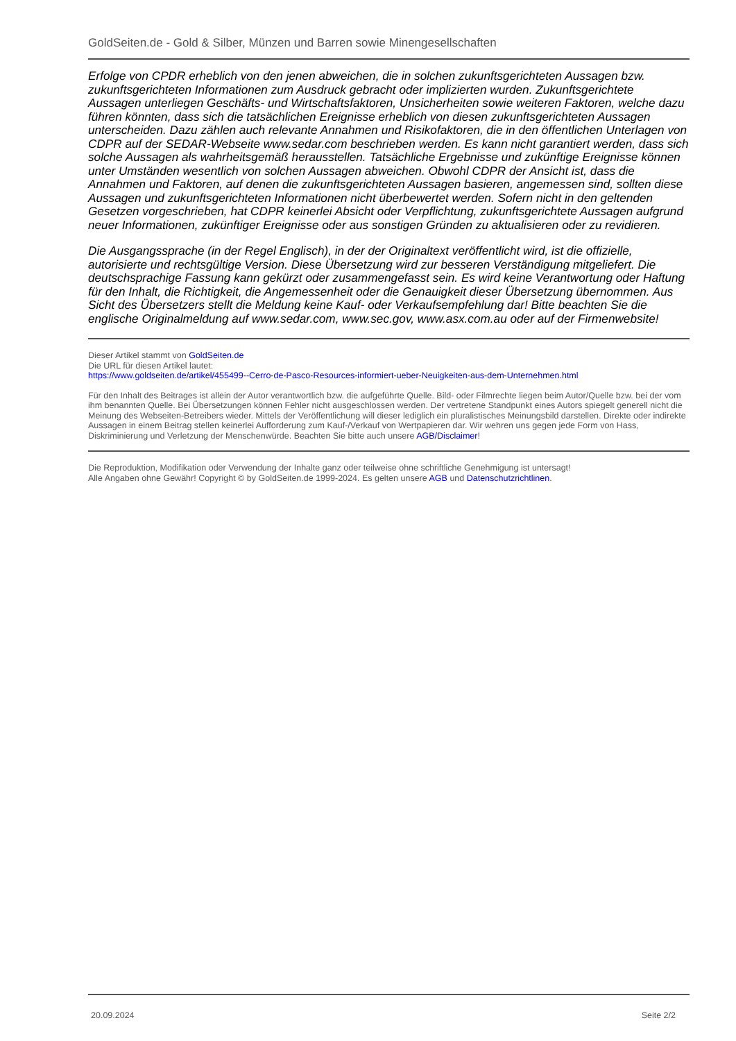GoldSeiten.de - Gold & Silber, Münzen und Barren sowie Minengesellschaften
Erfolge von CPDR erheblich von den jenen abweichen, die in solchen zukunftsgerichteten Aussagen bzw. zukunftsgerichteten Informationen zum Ausdruck gebracht oder implizierten wurden. Zukunftsgerichtete Aussagen unterliegen Geschäfts- und Wirtschaftsfaktoren, Unsicherheiten sowie weiteren Faktoren, welche dazu führen könnten, dass sich die tatsächlichen Ereignisse erheblich von diesen zukunftsgerichteten Aussagen unterscheiden. Dazu zählen auch relevante Annahmen und Risikofaktoren, die in den öffentlichen Unterlagen von CDPR auf der SEDAR-Webseite www.sedar.com beschrieben werden. Es kann nicht garantiert werden, dass sich solche Aussagen als wahrheitsgemäß herausstellen. Tatsächliche Ergebnisse und zukünftige Ereignisse können unter Umständen wesentlich von solchen Aussagen abweichen. Obwohl CDPR der Ansicht ist, dass die Annahmen und Faktoren, auf denen die zukunftsgerichteten Aussagen basieren, angemessen sind, sollten diese Aussagen und zukunftsgerichteten Informationen nicht überbewertet werden. Sofern nicht in den geltenden Gesetzen vorgeschrieben, hat CDPR keinerlei Absicht oder Verpflichtung, zukunftsgerichtete Aussagen aufgrund neuer Informationen, zukünftiger Ereignisse oder aus sonstigen Gründen zu aktualisieren oder zu revidieren.
Die Ausgangssprache (in der Regel Englisch), in der der Originaltext veröffentlicht wird, ist die offizielle, autorisierte und rechtsgültige Version. Diese Übersetzung wird zur besseren Verständigung mitgeliefert. Die deutschsprachige Fassung kann gekürzt oder zusammengefasst sein. Es wird keine Verantwortung oder Haftung für den Inhalt, die Richtigkeit, die Angemessenheit oder die Genauigkeit dieser Übersetzung übernommen. Aus Sicht des Übersetzers stellt die Meldung keine Kauf- oder Verkaufsempfehlung dar! Bitte beachten Sie die englische Originalmeldung auf www.sedar.com, www.sec.gov, www.asx.com.au oder auf der Firmenwebsite!
Dieser Artikel stammt von GoldSeiten.de
Die URL für diesen Artikel lautet:
https://www.goldseiten.de/artikel/455499--Cerro-de-Pasco-Resources-informiert-ueber-Neuigkeiten-aus-dem-Unternehmen.html
Für den Inhalt des Beitrages ist allein der Autor verantwortlich bzw. die aufgeführte Quelle. Bild- oder Filmrechte liegen beim Autor/Quelle bzw. bei der vom ihm benannten Quelle. Bei Übersetzungen können Fehler nicht ausgeschlossen werden. Der vertretene Standpunkt eines Autors spiegelt generell nicht die Meinung des Webseiten-Betreibers wieder. Mittels der Veröffentlichung will dieser lediglich ein pluralistisches Meinungsbild darstellen. Direkte oder indirekte Aussagen in einem Beitrag stellen keinerlei Aufforderung zum Kauf-/Verkauf von Wertpapieren dar. Wir wehren uns gegen jede Form von Hass, Diskriminierung und Verletzung der Menschenwürde. Beachten Sie bitte auch unsere AGB/Disclaimer!
Die Reproduktion, Modifikation oder Verwendung der Inhalte ganz oder teilweise ohne schriftliche Genehmigung ist untersagt!
Alle Angaben ohne Gewähr! Copyright © by GoldSeiten.de 1999-2024. Es gelten unsere AGB und Datenschutzrichtlinen.
20.09.2024 Seite 2/2